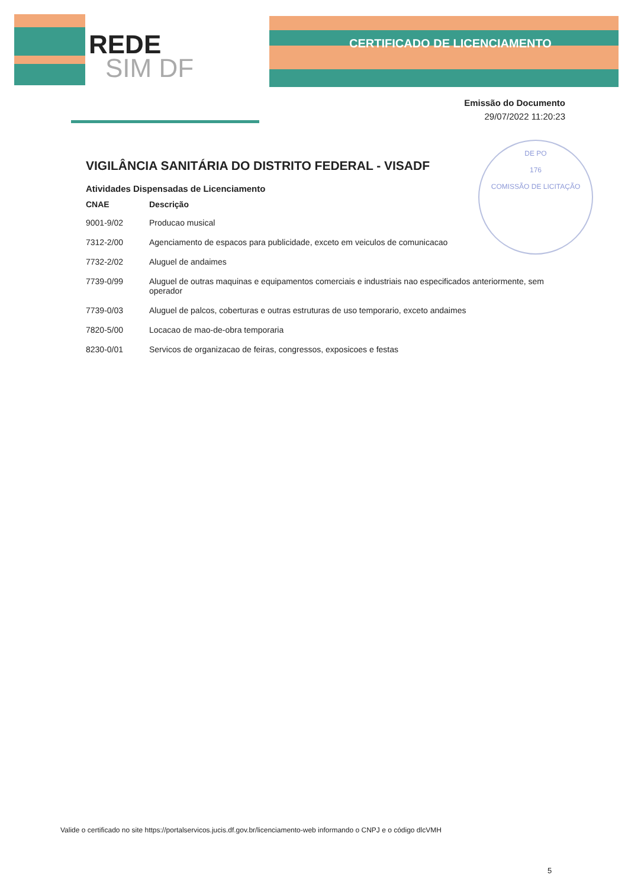REDE
SIM DF
CERTIFICADO DE LICENCIAMENTO
Emissão do Documento
29/07/2022 11:20:23
DE PO
176
COMISSÃO DE LICITAÇÃO
VIGILÂNCIA SANITÁRIA DO DISTRITO FEDERAL - VISADF
Atividades Dispensadas de Licenciamento
| CNAE | Descrição |
| --- | --- |
| 9001-9/02 | Producao musical |
| 7312-2/00 | Agenciamento de espacos para publicidade, exceto em veiculos de comunicacao |
| 7732-2/02 | Aluguel de andaimes |
| 7739-0/99 | Aluguel de outras maquinas e equipamentos comerciais e industriais nao especificados anteriormente, sem operador |
| 7739-0/03 | Aluguel de palcos, coberturas e outras estruturas de uso temporario, exceto andaimes |
| 7820-5/00 | Locacao de mao-de-obra temporaria |
| 8230-0/01 | Servicos de organizacao de feiras, congressos, exposicoes e festas |
Valide o certificado no site https://portalservicos.jucis.df.gov.br/licenciamento-web informando o CNPJ e o código dlcVMH
5